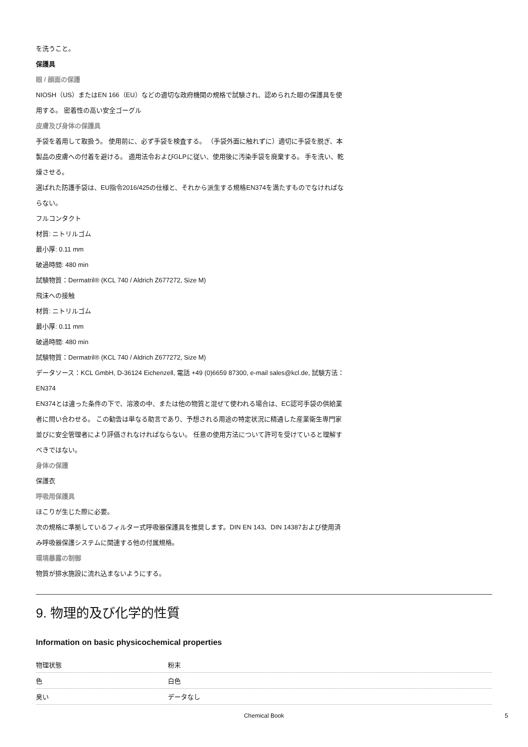を洗うこと。
保護具
眼 / 顔面の保護
NIOSH（US）またはEN 166（EU）などの適切な政府機関の規格で試験され、認められた眼の保護具を使用する。 密着性の高い安全ゴーグル
皮膚及び身体の保護具
手袋を着用して取扱う。 使用前に、必ず手袋を検査する。 （手袋外面に触れずに）適切に手袋を脱ぎ、本製品の皮膚への付着を避ける。 適用法令およびGLPに従い、使用後に汚染手袋を廃棄する。 手を洗い、乾燥させる。
選ばれた防護手袋は、EU指令2016/425の仕様と、それから派生する規格EN374を満たすものでなければならない。
フルコンタクト
材質: ニトリルゴム
最小厚: 0.11 mm
破過時間: 480 min
試験物質：Dermatril® (KCL 740 / Aldrich Z677272, Size M)
飛沫への接触
材質: ニトリルゴム
最小厚: 0.11 mm
破過時間: 480 min
試験物質：Dermatril® (KCL 740 / Aldrich Z677272, Size M)
データソース：KCL GmbH, D-36124 Eichenzell, 電話 +49 (0)6659 87300, e-mail sales@kcl.de, 試験方法： EN374
EN374とは違った条件の下で、溶液の中、または他の物質と混ぜて使われる場合は、EC認可手袋の供給業者に問い合わせる。 この勧告は単なる助言であり、予想される用途の特定状況に精通した産業衛生専門家並びに安全管理者により評価されなければならない。 任意の使用方法について許可を受けていると理解すべきではない。
身体の保護
保護衣
呼吸用保護具
ほこりが生じた際に必要。
次の規格に準拠しているフィルター式呼吸器保護具を推奨します。DIN EN 143、DIN 14387および使用済み呼吸器保護システムに関連する他の付属規格。
環境暴露の制御
物質が排水施設に流れ込まないようにする。
9. 物理的及び化学的性質
Information on basic physicochemical properties
| 物理状態 | 粉末 |
| 色 | 白色 |
| 臭い | データなし |
Chemical Book 5